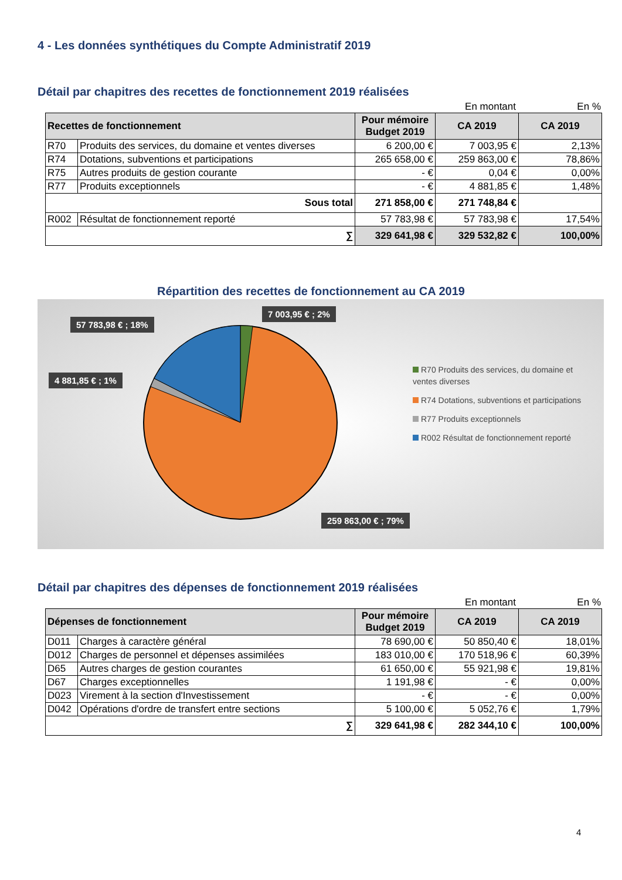4 - Les données synthétiques du Compte Administratif 2019
Détail par chapitres des recettes de fonctionnement 2019 réalisées
En montant En %
| Recettes de fonctionnement | | Pour mémoire Budget 2019 | CA 2019 | CA 2019 |
| --- | --- | --- | --- | --- |
| R70 | Produits des services, du domaine et ventes diverses | 6 200,00 € | 7 003,95 € | 2,13% |
| R74 | Dotations, subventions et participations | 265 658,00 € | 259 863,00 € | 78,86% |
| R75 | Autres produits de gestion courante | - € | 0,04 € | 0,00% |
| R77 | Produits exceptionnels | - € | 4 881,85 € | 1,48% |
| Sous total | | 271 858,00 € | 271 748,84 € | |
| R002 | Résultat de fonctionnement reporté | 57 783,98 € | 57 783,98 € | 17,54% |
| ∑ | | 329 641,98 € | 329 532,82 € | 100,00% |
Répartition des recettes de fonctionnement au CA 2019
57 783,98 € ; 18%
7 003,95 € ; 2%
4 881,85 € ; 1%
259 863,00 € ; 79%
R70 Produits des services, du domaine et ventes diverses
R74 Dotations, subventions et participations
R77 Produits exceptionnels
R002 Résultat de fonctionnement reporté
Détail par chapitres des dépenses de fonctionnement 2019 réalisées
En montant En %
| Dépenses de fonctionnement | | Pour mémoire Budget 2019 | CA 2019 | CA 2019 |
| --- | --- | --- | --- | --- |
| D011 | Charges à caractère général | 78 690,00 € | 50 850,40 € | 18,01% |
| D012 | Charges de personnel et dépenses assimilées | 183 010,00 € | 170 518,96 € | 60,39% |
| D65 | Autres charges de gestion courantes | 61 650,00 € | 55 921,98 € | 19,81% |
| D67 | Charges exceptionnelles | 1 191,98 € | - € | 0,00% |
| D023 | Virement à la section d'Investissement | - € | - € | 0,00% |
| D042 | Opérations d'ordre de transfert entre sections | 5 100,00 € | 5 052,76 € | 1,79% |
| ∑ | | 329 641,98 € | 282 344,10 € | 100,00% |
4